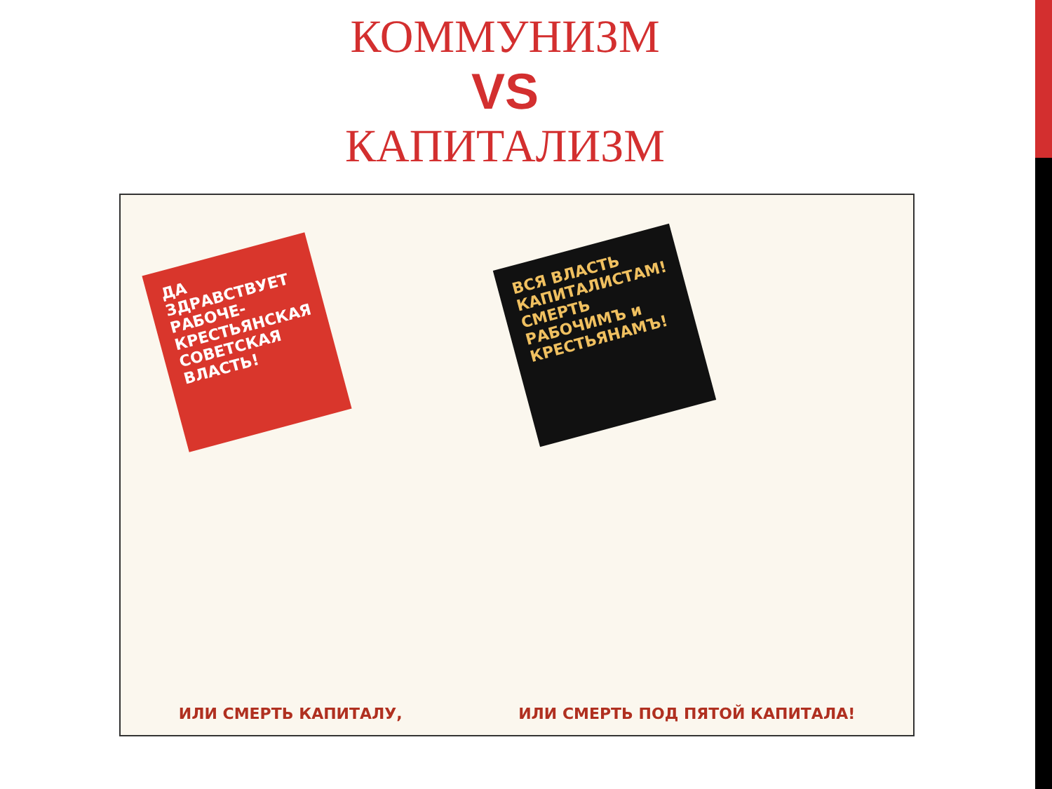КОММУНИЗМ
VS
КАПИТАЛИЗМ
ДА ЗДРАВСТВУЕТ РАБОЧЕ-КРЕСТЬЯНСКАЯ СОВЕТСКАЯ ВЛАСТЬ!
ВСЯ ВЛАСТЬ КАПИТАЛИСТАМ! СМЕРТЬ РАБОЧИМЪ и КРЕСТЬЯНАМЪ!
ИЛИ СМЕРТЬ КАПИТАЛУ, ИЛИ СМЕРТЬ ПОД ПЯТОЙ КАПИТАЛА!